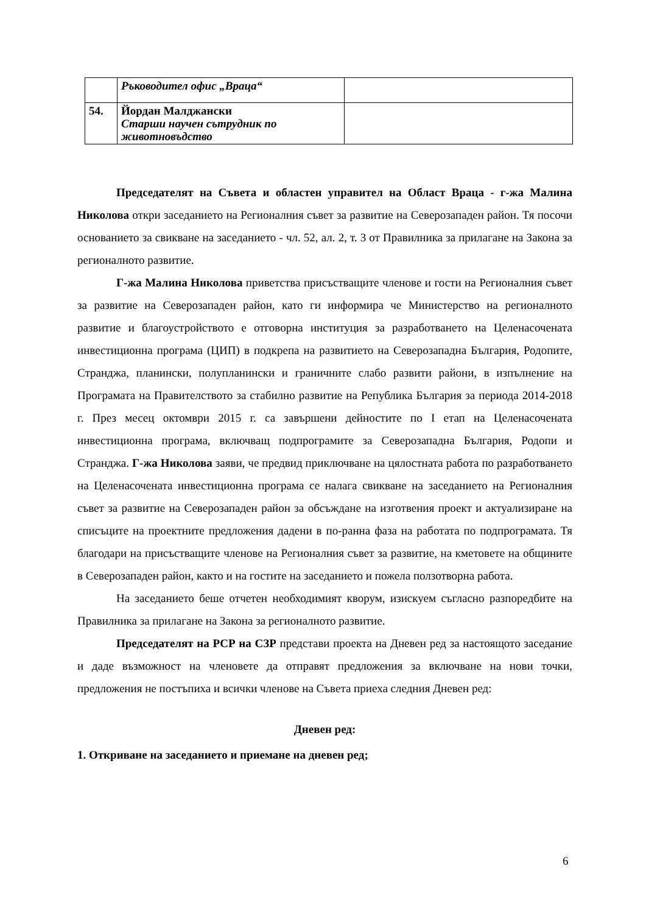| | Ръководител офис „Враца“ | |
| 54. | Йордан Малджански Старши научен сътрудник по животновъдство | |
Председателят на Съвета и областен управител на Област Враца - г-жа Малина Николова откри заседанието на Регионалния съвет за развитие на Северозападен район. Тя посочи основанието за свикване на заседанието - чл. 52, ал. 2, т. 3 от Правилника за прилагане на Закона за регионалното развитие.
Г-жа Малина Николова приветства присъстващите членове и гости на Регионалния съвет за развитие на Северозападен район, като ги информира че Министерство на регионалното развитие и благоустройството е отговорна институция за разработването на Целенасочената инвестиционна програма (ЦИП) в подкрепа на развитието на Северозападна България, Родопите, Странджа, планински, полупланински и граничните слабо развити райони, в изпълнение на Програмата на Правителството за стабилно развитие на Република България за периода 2014-2018 г. През месец октомври 2015 г. са завършени дейностите по I етап на Целенасочената инвестиционна програма, включващ подпрограмите за Северозападна България, Родопи и Странджа. Г-жа Николова заяви, че предвид приключване на цялостната работа по разработването на Целенасочената инвестиционна програма се налага свикване на заседанието на Регионалния съвет за развитие на Северозападен район за обсъждане на изготвения проект и актуализиране на списъците на проектните предложения дадени в по-ранна фаза на работата по подпрограмата. Тя благодари на присъстващите членове на Регионалния съвет за развитие, на кметовете на общините в Северозападен район, както и на гостите на заседанието и пожела ползотворна работа.
На заседанието беше отчетен необходимият кворум, изискуем съгласно разпоредбите на Правилника за прилагане на Закона за регионалното развитие.
Председателят на РСР на СЗР представи проекта на Дневен ред за настоящото заседание и даде възможност на членовете да отправят предложения за включване на нови точки, предложения не постъпиха и всички членове на Съвета приеха следния Дневен ред:
Дневен ред:
1. Откриване на заседанието и приемане на дневен ред;
6